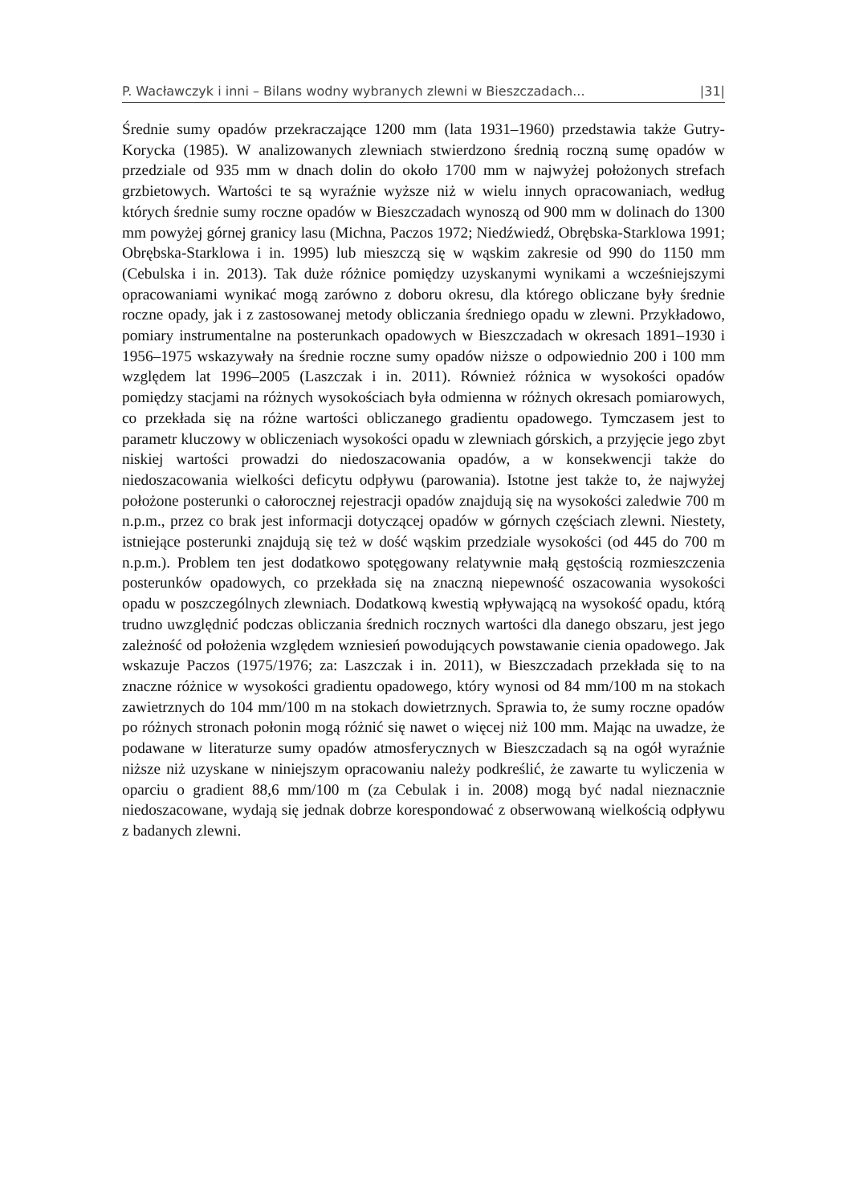P. Wacławczyk i inni – Bilans wodny wybranych zlewni w Bieszczadach... |31|
Średnie sumy opadów przekraczające 1200 mm (lata 1931–1960) przedstawia także Gutry-Korycka (1985). W analizowanych zlewniach stwierdzono średnią roczną sumę opadów w przedziale od 935 mm w dnach dolin do około 1700 mm w najwyżej położonych strefach grzbietowych. Wartości te są wyraźnie wyższe niż w wielu innych opracowaniach, według których średnie sumy roczne opadów w Bieszczadach wynoszą od 900 mm w dolinach do 1300 mm powyżej górnej granicy lasu (Michna, Paczos 1972; Niedźwiedź, Obrębska-Starklowa 1991; Obrębska-Starklowa i in. 1995) lub mieszczą się w wąskim zakresie od 990 do 1150 mm (Cebulska i in. 2013). Tak duże różnice pomiędzy uzyskanymi wynikami a wcześniejszymi opracowaniami wynikać mogą zarówno z doboru okresu, dla którego obliczane były średnie roczne opady, jak i z zastosowanej metody obliczania średniego opadu w zlewni. Przykładowo, pomiary instrumentalne na posterunkach opadowych w Bieszczadach w okresach 1891–1930 i 1956–1975 wskazywały na średnie roczne sumy opadów niższe o odpowiednio 200 i 100 mm względem lat 1996–2005 (Laszczak i in. 2011). Również różnica w wysokości opadów pomiędzy stacjami na różnych wysokościach była odmienna w różnych okresach pomiarowych, co przekłada się na różne wartości obliczanego gradientu opadowego. Tymczasem jest to parametr kluczowy w obliczeniach wysokości opadu w zlewniach górskich, a przyjęcie jego zbyt niskiej wartości prowadzi do niedoszacowania opadów, a w konsekwencji także do niedoszacowania wielkości deficytu odpływu (parowania). Istotne jest także to, że najwyżej położone posterunki o całorocznej rejestracji opadów znajdują się na wysokości zaledwie 700 m n.p.m., przez co brak jest informacji dotyczącej opadów w górnych częściach zlewni. Niestety, istniejące posterunki znajdują się też w dość wąskim przedziale wysokości (od 445 do 700 m n.p.m.). Problem ten jest dodatkowo spotęgowany relatywnie małą gęstością rozmieszczenia posterunków opadowych, co przekłada się na znaczną niepewność oszacowania wysokości opadu w poszczególnych zlewniach. Dodatkową kwestią wpływającą na wysokość opadu, którą trudno uwzględnić podczas obliczania średnich rocznych wartości dla danego obszaru, jest jego zależność od położenia względem wzniesień powodujących powstawanie cienia opadowego. Jak wskazuje Paczos (1975/1976; za: Laszczak i in. 2011), w Bieszczadach przekłada się to na znaczne różnice w wysokości gradientu opadowego, który wynosi od 84 mm/100 m na stokach zawietrznych do 104 mm/100 m na stokach dowietrznych. Sprawia to, że sumy roczne opadów po różnych stronach połonin mogą różnić się nawet o więcej niż 100 mm. Mając na uwadze, że podawane w literaturze sumy opadów atmosferycznych w Bieszczadach są na ogół wyraźnie niższe niż uzyskane w niniejszym opracowaniu należy podkreślić, że zawarte tu wyliczenia w oparciu o gradient 88,6 mm/100 m (za Cebulak i in. 2008) mogą być nadal nieznacznie niedoszacowane, wydają się jednak dobrze korespondować z obserwowaną wielkością odpływu z badanych zlewni.